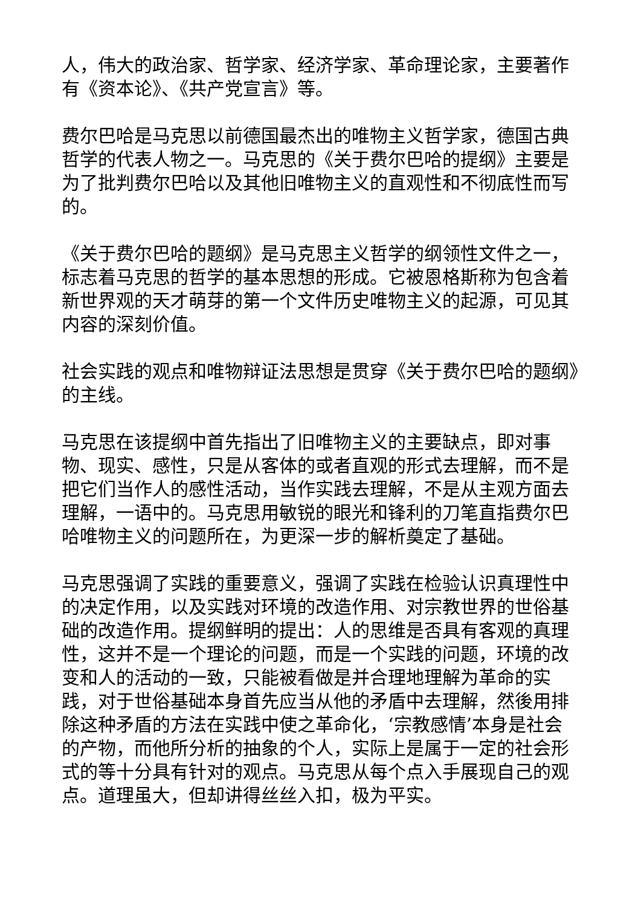人，伟大的政治家、哲学家、经济学家、革命理论家，主要著作有《资本论》、《共产党宣言》等。
费尔巴哈是马克思以前德国最杰出的唯物主义哲学家，德国古典哲学的代表人物之一。马克思的《关于费尔巴哈的提纲》主要是为了批判费尔巴哈以及其他旧唯物主义的直观性和不彻底性而写的。
《关于费尔巴哈的题纲》是马克思主义哲学的纲领性文件之一，标志着马克思的哲学的基本思想的形成。它被恩格斯称为包含着新世界观的天才萌芽的第一个文件历史唯物主义的起源，可见其内容的深刻价值。
社会实践的观点和唯物辩证法思想是贯穿《关于费尔巴哈的题纲》的主线。
马克思在该提纲中首先指出了旧唯物主义的主要缺点，即对事物、现实、感性，只是从客体的或者直观的形式去理解，而不是把它们当作人的感性活动，当作实践去理解，不是从主观方面去理解，一语中的。马克思用敏锐的眼光和锋利的刀笔直指费尔巴哈唯物主义的问题所在，为更深一步的解析奠定了基础。
马克思强调了实践的重要意义，强调了实践在检验认识真理性中的决定作用，以及实践对环境的改造作用、对宗教世界的世俗基础的改造作用。提纲鲜明的提出：人的思维是否具有客观的真理性，这并不是一个理论的问题，而是一个实践的问题，环境的改变和人的活动的一致，只能被看做是并合理地理解为革命的实践，对于世俗基础本身首先应当从他的矛盾中去理解，然後用排除这种矛盾的方法在实践中使之革命化，‘宗教感情’本身是社会的产物，而他所分析的抽象的个人，实际上是属于一定的社会形式的等十分具有针对的观点。马克思从每个点入手展现自己的观点。道理虽大，但却讲得丝丝入扣，极为平实。